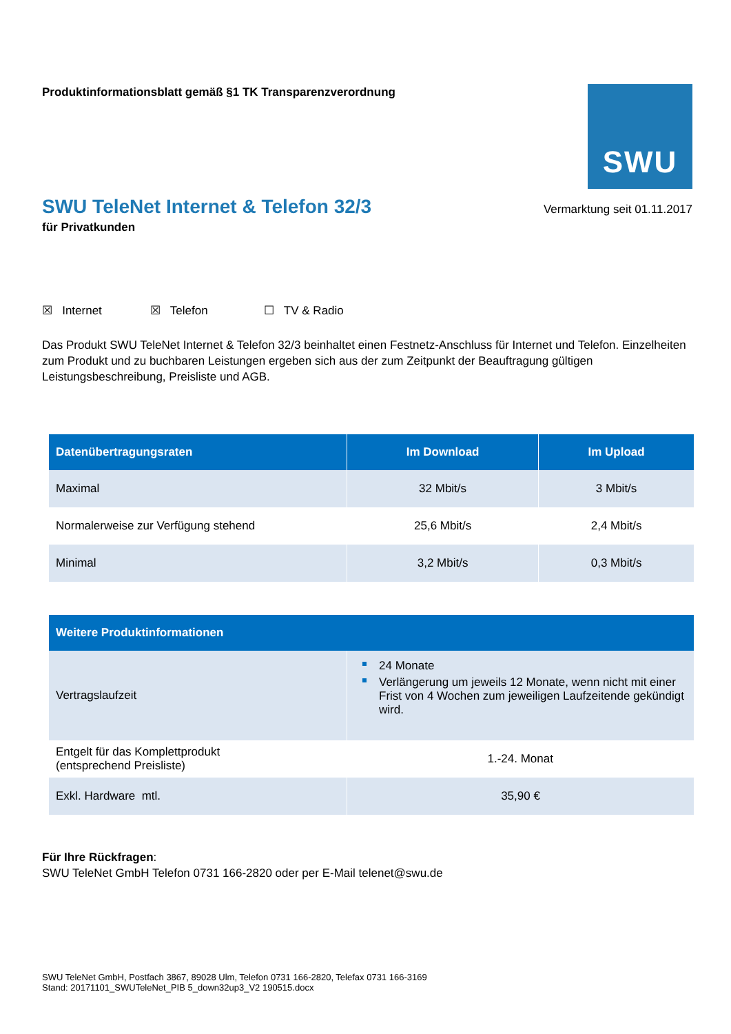Produktinformationsblatt gemäß §1 TK Transparenzverordnung
SWU
SWU TeleNet Internet & Telefon 32/3
Vermarktung seit 01.11.2017
für Privatkunden
☒ Internet ☒ Telefon ☐ TV & Radio
Das Produkt SWU TeleNet Internet & Telefon 32/3 beinhaltet einen Festnetz-Anschluss für Internet und Telefon. Einzelheiten zum Produkt und zu buchbaren Leistungen ergeben sich aus der zum Zeitpunkt der Beauftragung gültigen Leistungsbeschreibung, Preisliste und AGB.
| Datenübertragungsraten | Im Download | Im Upload |
| --- | --- | --- |
| Maximal | 32 Mbit/s | 3 Mbit/s |
| Normalerweise zur Verfügung stehend | 25,6 Mbit/s | 2,4 Mbit/s |
| Minimal | 3,2 Mbit/s | 0,3 Mbit/s |
| Weitere Produktinformationen | |
| --- | --- |
| Vertragslaufzeit | 24 Monate Verlängerung um jeweils 12 Monate, wenn nicht mit einer Frist von 4 Wochen zum jeweiligen Laufzeitende gekündigt wird. |
| Entgelt für das Komplettprodukt (entsprechend Preisliste) | 1.-24. Monat |
| Exkl. Hardware mtl. | 35,90 € |
Für Ihre Rückfragen:
SWU TeleNet GmbH Telefon 0731 166-2820 oder per E-Mail telenet@swu.de
SWU TeleNet GmbH, Postfach 3867, 89028 Ulm, Telefon 0731 166-2820, Telefax 0731 166-3169
Stand: 20171101_SWUTeleNet_PIB 5_down32up3_V2 190515.docx